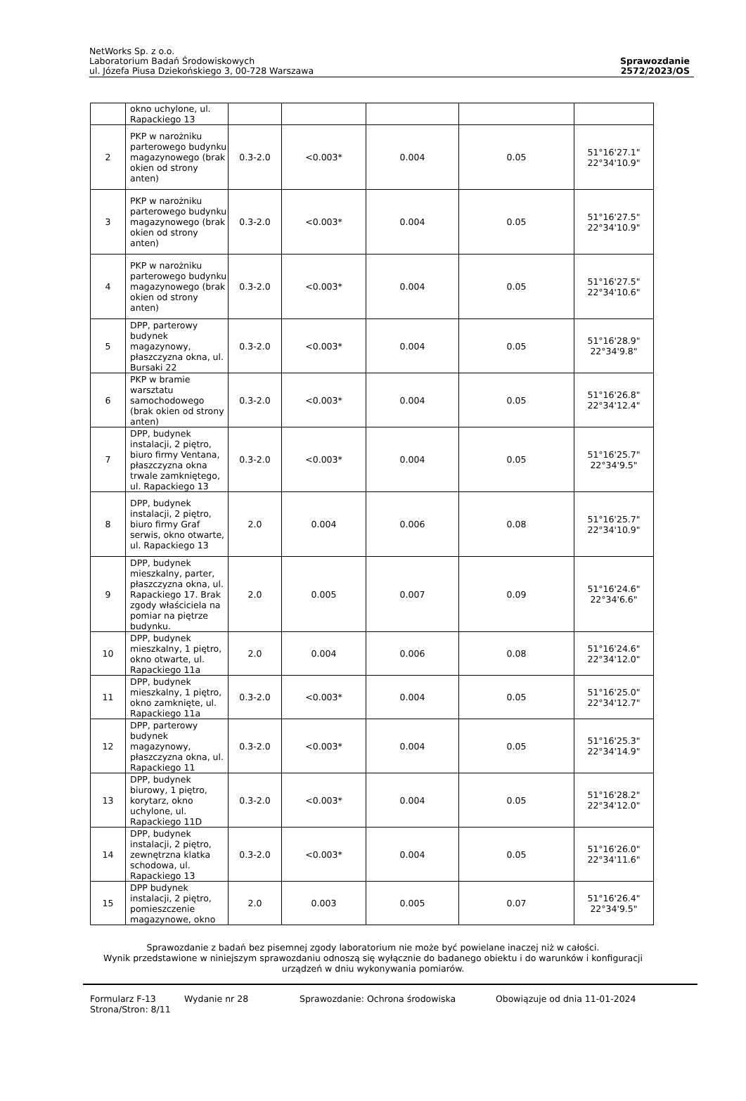NetWorks Sp. z o.o.
Laboratorium Badań Środowiskowych
ul. Józefa Piusa Dziekońskiego 3, 00-728 Warszawa
Sprawozdanie
2572/2023/OS
| | okno uchylone, ul. Rapackiego 13 | | | | | |
| 2 | PKP w narożniku parterowego budynku magazynowego (brak okien od strony anten) | 0.3-2.0 | <0.003* | 0.004 | 0.05 | 51°16'27.1" 22°34'10.9" |
| 3 | PKP w narożniku parterowego budynku magazynowego (brak okien od strony anten) | 0.3-2.0 | <0.003* | 0.004 | 0.05 | 51°16'27.5" 22°34'10.9" |
| 4 | PKP w narożniku parterowego budynku magazynowego (brak okien od strony anten) | 0.3-2.0 | <0.003* | 0.004 | 0.05 | 51°16'27.5" 22°34'10.6" |
| 5 | DPP, parterowy budynek magazynowy, płaszczyzna okna, ul. Bursaki 22 | 0.3-2.0 | <0.003* | 0.004 | 0.05 | 51°16'28.9" 22°34'9.8" |
| 6 | PKP w bramie warsztatu samochodowego (brak okien od strony anten) | 0.3-2.0 | <0.003* | 0.004 | 0.05 | 51°16'26.8" 22°34'12.4" |
| 7 | DPP, budynek instalacji, 2 piętro, biuro firmy Ventana, płaszczyzna okna trwale zamkniętego, ul. Rapackiego 13 | 0.3-2.0 | <0.003* | 0.004 | 0.05 | 51°16'25.7" 22°34'9.5" |
| 8 | DPP, budynek instalacji, 2 piętro, biuro firmy Graf serwis, okno otwarte, ul. Rapackiego 13 | 2.0 | 0.004 | 0.006 | 0.08 | 51°16'25.7" 22°34'10.9" |
| 9 | DPP, budynek mieszkalny, parter, płaszczyzna okna, ul. Rapackiego 17. Brak zgody właściciela na pomiar na piętrze budynku. | 2.0 | 0.005 | 0.007 | 0.09 | 51°16'24.6" 22°34'6.6" |
| 10 | DPP, budynek mieszkalny, 1 piętro, okno otwarte, ul. Rapackiego 11a | 2.0 | 0.004 | 0.006 | 0.08 | 51°16'24.6" 22°34'12.0" |
| 11 | DPP, budynek mieszkalny, 1 piętro, okno zamknięte, ul. Rapackiego 11a | 0.3-2.0 | <0.003* | 0.004 | 0.05 | 51°16'25.0" 22°34'12.7" |
| 12 | DPP, parterowy budynek magazynowy, płaszczyzna okna, ul. Rapackiego 11 | 0.3-2.0 | <0.003* | 0.004 | 0.05 | 51°16'25.3" 22°34'14.9" |
| 13 | DPP, budynek biurowy, 1 piętro, korytarz, okno uchylone, ul. Rapackiego 11D | 0.3-2.0 | <0.003* | 0.004 | 0.05 | 51°16'28.2" 22°34'12.0" |
| 14 | DPP, budynek instalacji, 2 piętro, zewnętrzna klatka schodowa, ul. Rapackiego 13 | 0.3-2.0 | <0.003* | 0.004 | 0.05 | 51°16'26.0" 22°34'11.6" |
| 15 | DPP budynek instalacji, 2 piętro, pomieszczenie magazynowe, okno | 2.0 | 0.003 | 0.005 | 0.07 | 51°16'26.4" 22°34'9.5" |
Sprawozdanie z badań bez pisemnej zgody laboratorium nie może być powielane inaczej niż w całości.
Wynik przedstawione w niniejszym sprawozdaniu odnoszą się wyłącznie do badanego obiektu i do warunków i konfiguracji
urządzeń w dniu wykonywania pomiarów.
Formularz F-13 Wydanie nr 28 Sprawozdanie: Ochrona środowiska Obowiązuje od dnia 11-01-2024
Strona/Stron: 8/11